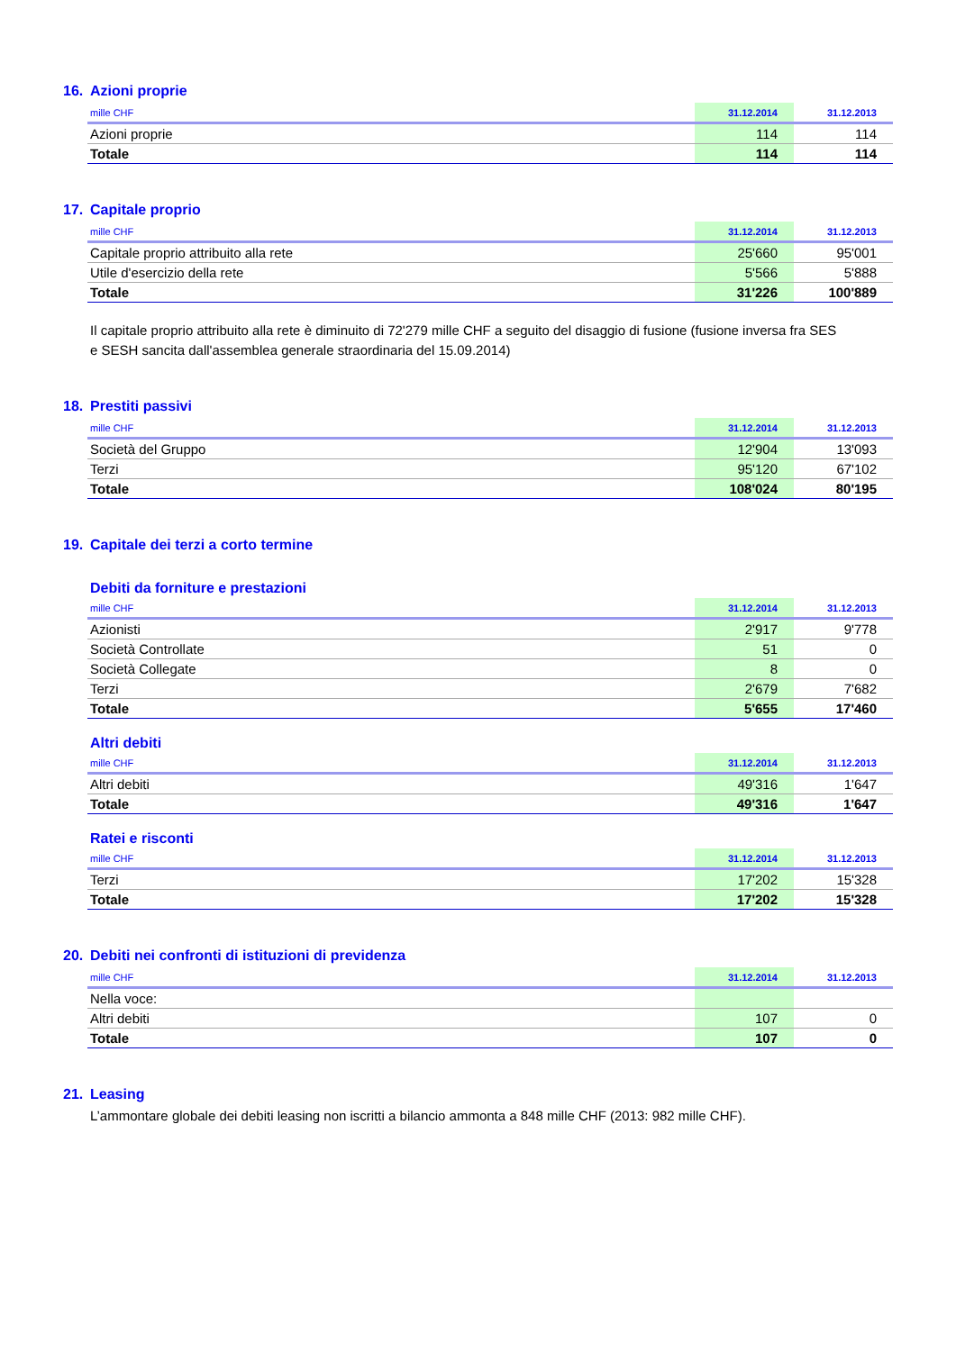16. Azioni proprie
| mille CHF | 31.12.2014 | 31.12.2013 |
| --- | --- | --- |
| Azioni proprie | 114 | 114 |
| Totale | 114 | 114 |
17. Capitale proprio
| mille CHF | 31.12.2014 | 31.12.2013 |
| --- | --- | --- |
| Capitale proprio attribuito alla rete | 25'660 | 95'001 |
| Utile d'esercizio della rete | 5'566 | 5'888 |
| Totale | 31'226 | 100'889 |
Il capitale proprio attribuito alla rete è diminuito di 72'279 mille CHF a seguito del disaggio di fusione (fusione inversa fra SES e SESH sancita dall'assemblea generale straordinaria del 15.09.2014)
18. Prestiti passivi
| mille CHF | 31.12.2014 | 31.12.2013 |
| --- | --- | --- |
| Società del Gruppo | 12'904 | 13'093 |
| Terzi | 95'120 | 67'102 |
| Totale | 108'024 | 80'195 |
19. Capitale dei terzi a corto termine
Debiti da forniture e prestazioni
| mille CHF | 31.12.2014 | 31.12.2013 |
| --- | --- | --- |
| Azionisti | 2'917 | 9'778 |
| Società Controllate | 51 | 0 |
| Società Collegate | 8 | 0 |
| Terzi | 2'679 | 7'682 |
| Totale | 5'655 | 17'460 |
Altri debiti
| mille CHF | 31.12.2014 | 31.12.2013 |
| --- | --- | --- |
| Altri debiti | 49'316 | 1'647 |
| Totale | 49'316 | 1'647 |
Ratei e risconti
| mille CHF | 31.12.2014 | 31.12.2013 |
| --- | --- | --- |
| Terzi | 17'202 | 15'328 |
| Totale | 17'202 | 15'328 |
20. Debiti nei confronti di istituzioni di previdenza
| mille CHF | 31.12.2014 | 31.12.2013 |
| --- | --- | --- |
| Nella voce: | | |
| Altri debiti | 107 | 0 |
| Totale | 107 | 0 |
21. Leasing
L’ammontare globale dei debiti leasing non iscritti a bilancio ammonta a 848 mille CHF (2013: 982 mille CHF).